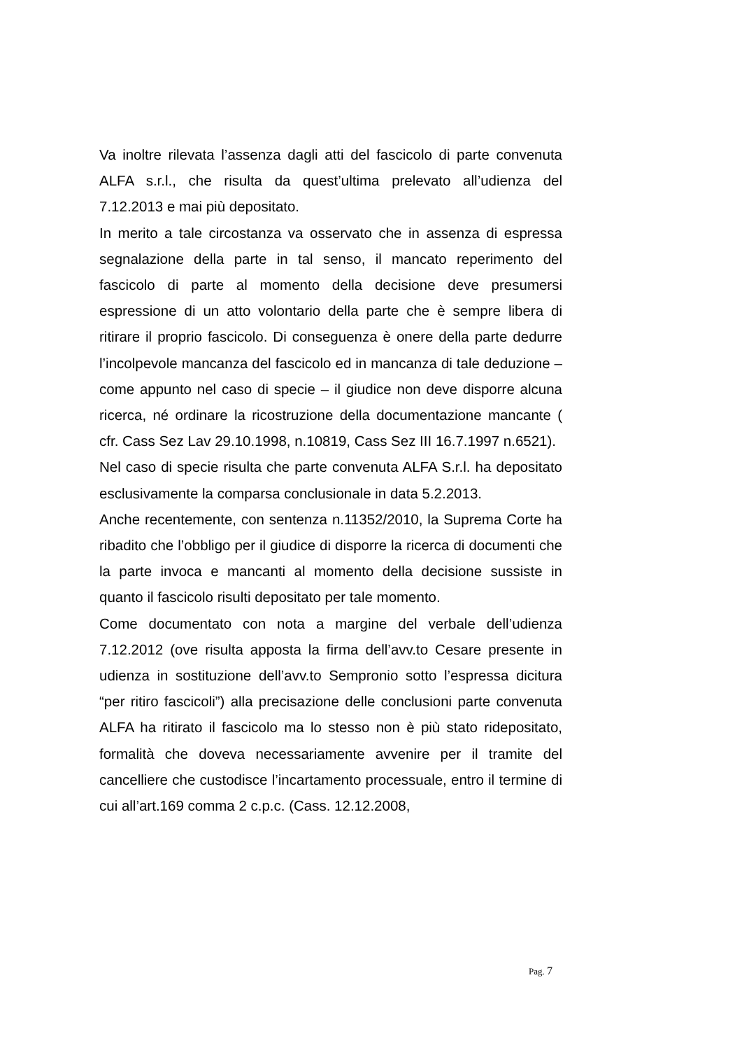Va inoltre rilevata l’assenza dagli atti del fascicolo di parte convenuta ALFA s.r.l., che risulta da quest’ultima prelevato all’udienza del 7.12.2013 e mai più depositato.
In merito a tale circostanza va osservato che in assenza di espressa segnalazione della parte in tal senso, il mancato reperimento del fascicolo di parte al momento della decisione deve presumersi espressione di un atto volontario della parte che è sempre libera di ritirare il proprio fascicolo. Di conseguenza è onere della parte dedurre l’incolpevole mancanza del fascicolo ed in mancanza di tale deduzione – come appunto nel caso di specie – il giudice non deve disporre alcuna ricerca, né ordinare la ricostruzione della documentazione mancante ( cfr. Cass Sez Lav 29.10.1998, n.10819, Cass Sez III 16.7.1997 n.6521).
Nel caso di specie risulta che parte convenuta ALFA S.r.l. ha depositato esclusivamente la comparsa conclusionale in data 5.2.2013.
Anche recentemente, con sentenza n.11352/2010, la Suprema Corte ha ribadito che l’obbligo per il giudice di disporre la ricerca di documenti che la parte invoca e mancanti al momento della decisione sussiste in quanto il fascicolo risulti depositato per tale momento.
Come documentato con nota a margine del verbale dell’udienza 7.12.2012 (ove risulta apposta la firma dell’avv.to Cesare presente in udienza in sostituzione dell’avv.to Sempronio sotto l’espressa dicitura “per ritiro fascicoli”) alla precisazione delle conclusioni parte convenuta ALFA ha ritirato il fascicolo ma lo stesso non è più stato ridepositato, formalità che doveva necessariamente avvenire per il tramite del cancelliere che custodisce l’incartamento processuale, entro il termine di cui all’art.169 comma 2 c.p.c. (Cass. 12.12.2008,
Pag. 7